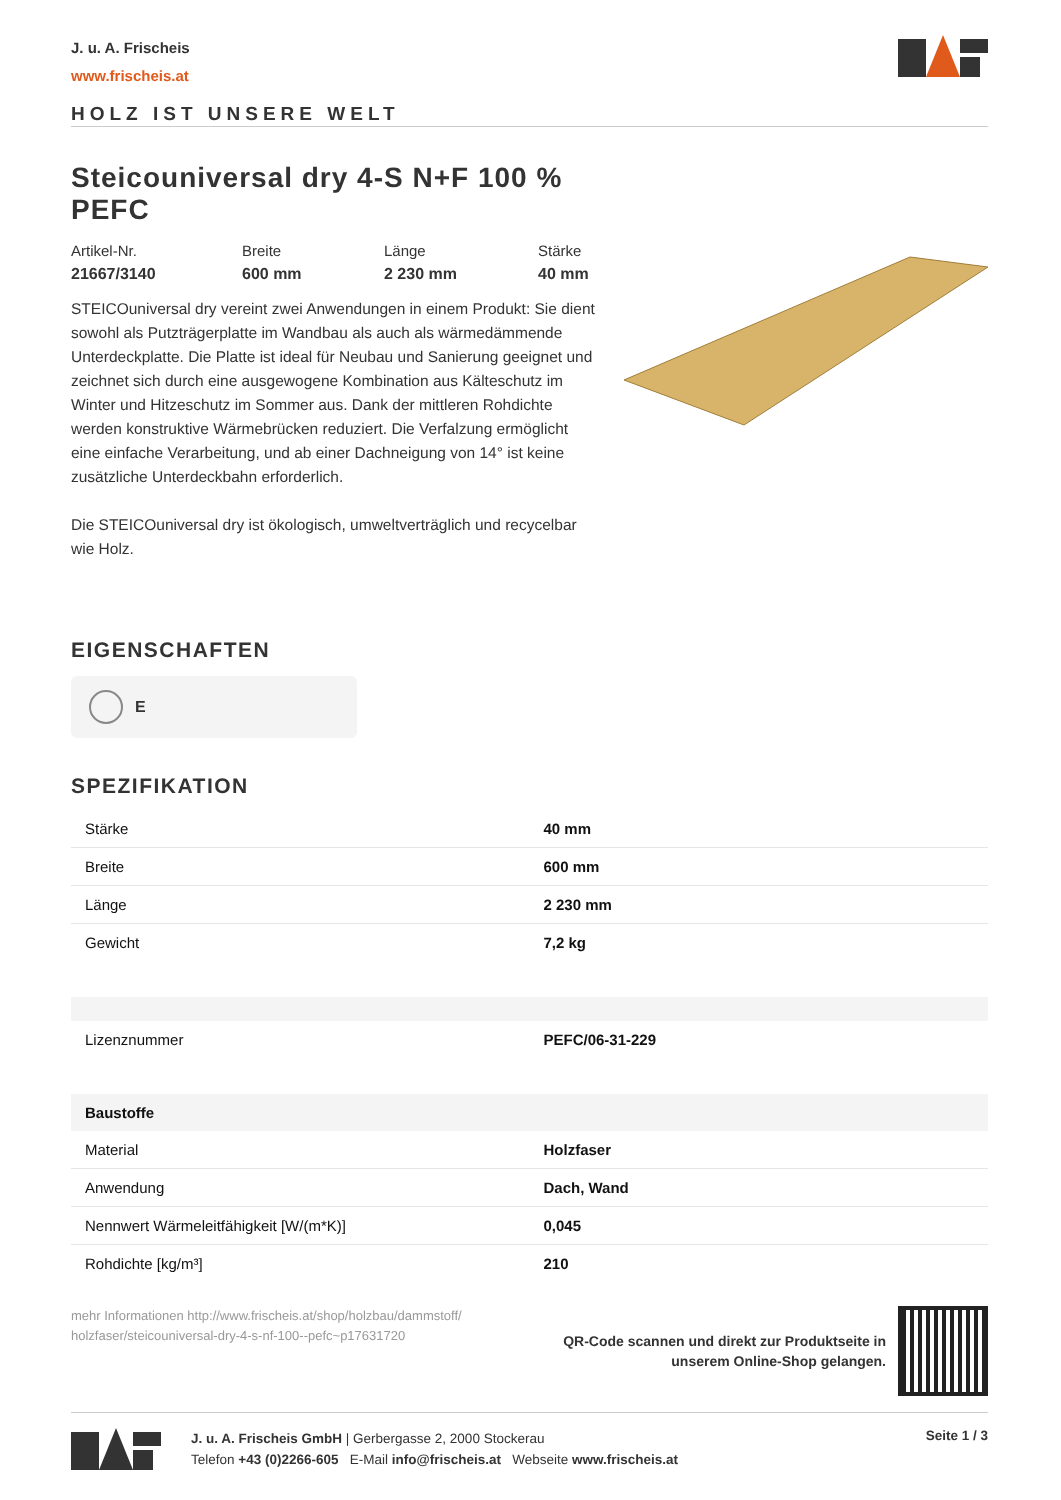J. u. A. Frischeis
www.frischeis.at
HOLZ IST UNSERE WELT
Steicouniversal dry 4-S N+F 100 % PEFC
Artikel-Nr.
21667/3140
Breite
600 mm
Länge
2 230 mm
Stärke
40 mm
STEICOuniversal dry vereint zwei Anwendungen in einem Produkt: Sie dient sowohl als Putzträgerplatte im Wandbau als auch als wärmedämmende Unterdeckplatte. Die Platte ist ideal für Neubau und Sanierung geeignet und zeichnet sich durch eine ausgewogene Kombination aus Kälteschutz im Winter und Hitzeschutz im Sommer aus. Dank der mittleren Rohdichte werden konstruktive Wärmebrücken reduziert. Die Verfalzung ermöglicht eine einfache Verarbeitung, und ab einer Dachneigung von 14° ist keine zusätzliche Unterdeckbahn erforderlich.
Die STEICOuniversal dry ist ökologisch, umweltverträglich und recycelbar wie Holz.
EIGENSCHAFTEN
E
SPEZIFIKATION
| Stärke | 40 mm |
| Breite | 600 mm |
| Länge | 2 230 mm |
| Gewicht | 7,2 kg |
| Lizenznummer | PEFC/06-31-229 |
| Baustoffe | |
| Material | Holzfaser |
| Anwendung | Dach, Wand |
| Nennwert Wärmeleitfähigkeit [W/(m*K)] | 0,045 |
| Rohdichte [kg/m³] | 210 |
mehr Informationen http://www.frischeis.at/shop/holzbau/dammstoff/ holzfaser/steicouniversal-dry-4-s-nf-100--pefc~p17631720
QR-Code scannen und direkt zur Produktseite in
unserem Online-Shop gelangen.
J. u. A. Frischeis GmbH | Gerbergasse 2, 2000 Stockerau
Telefon +43 (0)2266-605 E-Mail info@frischeis.at Webseite www.frischeis.at
Seite 1 / 3